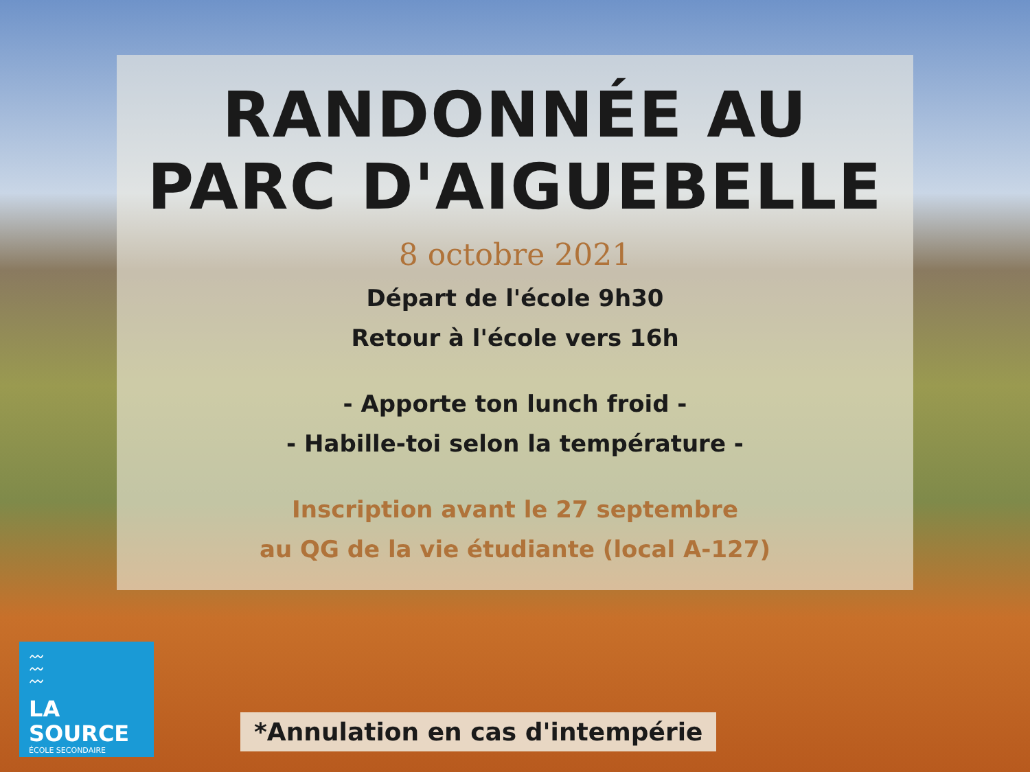RANDONNÉE AU
PARC D'AIGUEBELLE
8 octobre 2021
Départ de l'école 9h30
Retour à l'école vers 16h
- Apporte ton lunch froid -
- Habille-toi selon la température -
Inscription avant le 27 septembre
au QG de la vie étudiante (local A-127)
〰
〰
〰
LA
SOURCE
ÉCOLE SECONDAIRE
*Annulation en cas d'intempérie